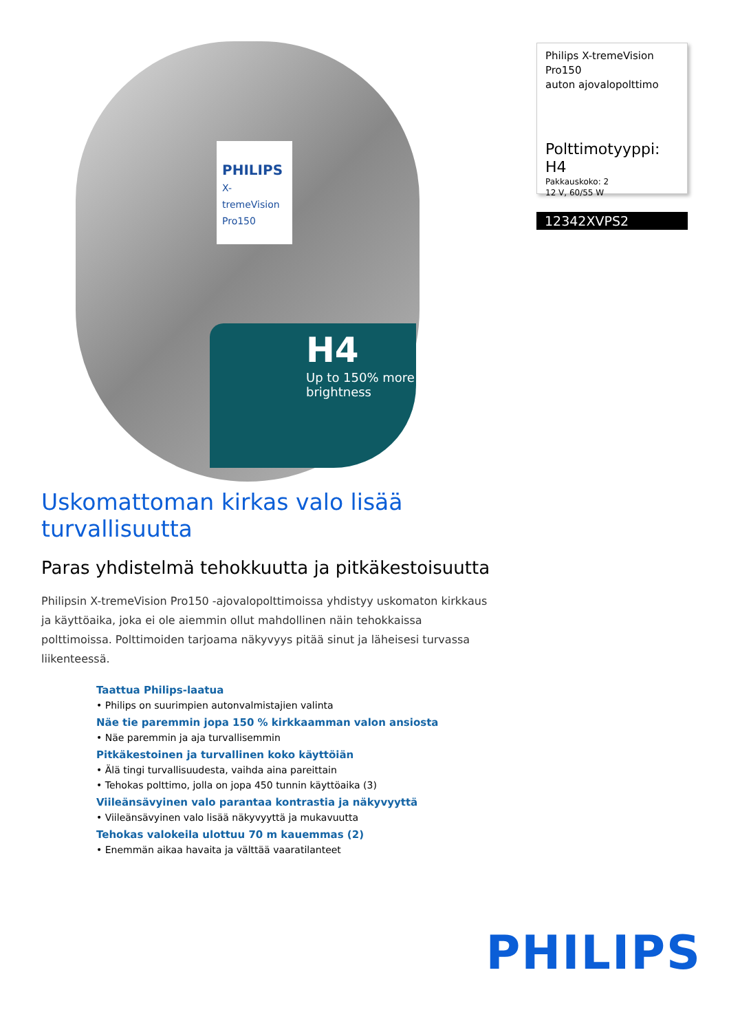PHILIPS
X-tremeVision Pro150
H4
Up to 150% more brightness
Philips X-tremeVision
Pro150
auton ajovalopolttimo
Polttimotyyppi: H4
Pakkauskoko: 2
12 V, 60/55 W
12342XVPS2
Uskomattoman kirkas valo lisää turvallisuutta
Paras yhdistelmä tehokkuutta ja pitkäkestoisuutta
Philipsin X-tremeVision Pro150 -ajovalopolttimoissa yhdistyy uskomaton kirkkaus ja käyttöaika, joka ei ole aiemmin ollut mahdollinen näin tehokkaissa polttimoissa. Polttimoiden tarjoama näkyvyys pitää sinut ja läheisesi turvassa liikenteessä.
Taattua Philips-laatua
• Philips on suurimpien autonvalmistajien valinta
Näe tie paremmin jopa 150 % kirkkaamman valon ansiosta
• Näe paremmin ja aja turvallisemmin
Pitkäkestoinen ja turvallinen koko käyttöiän
• Älä tingi turvallisuudesta, vaihda aina pareittain
• Tehokas polttimo, jolla on jopa 450 tunnin käyttöaika (3)
Viileänsävyinen valo parantaa kontrastia ja näkyvyyttä
• Viileänsävyinen valo lisää näkyvyyttä ja mukavuutta
Tehokas valokeila ulottuu 70 m kauemmas (2)
• Enemmän aikaa havaita ja välttää vaaratilanteet
PHILIPS